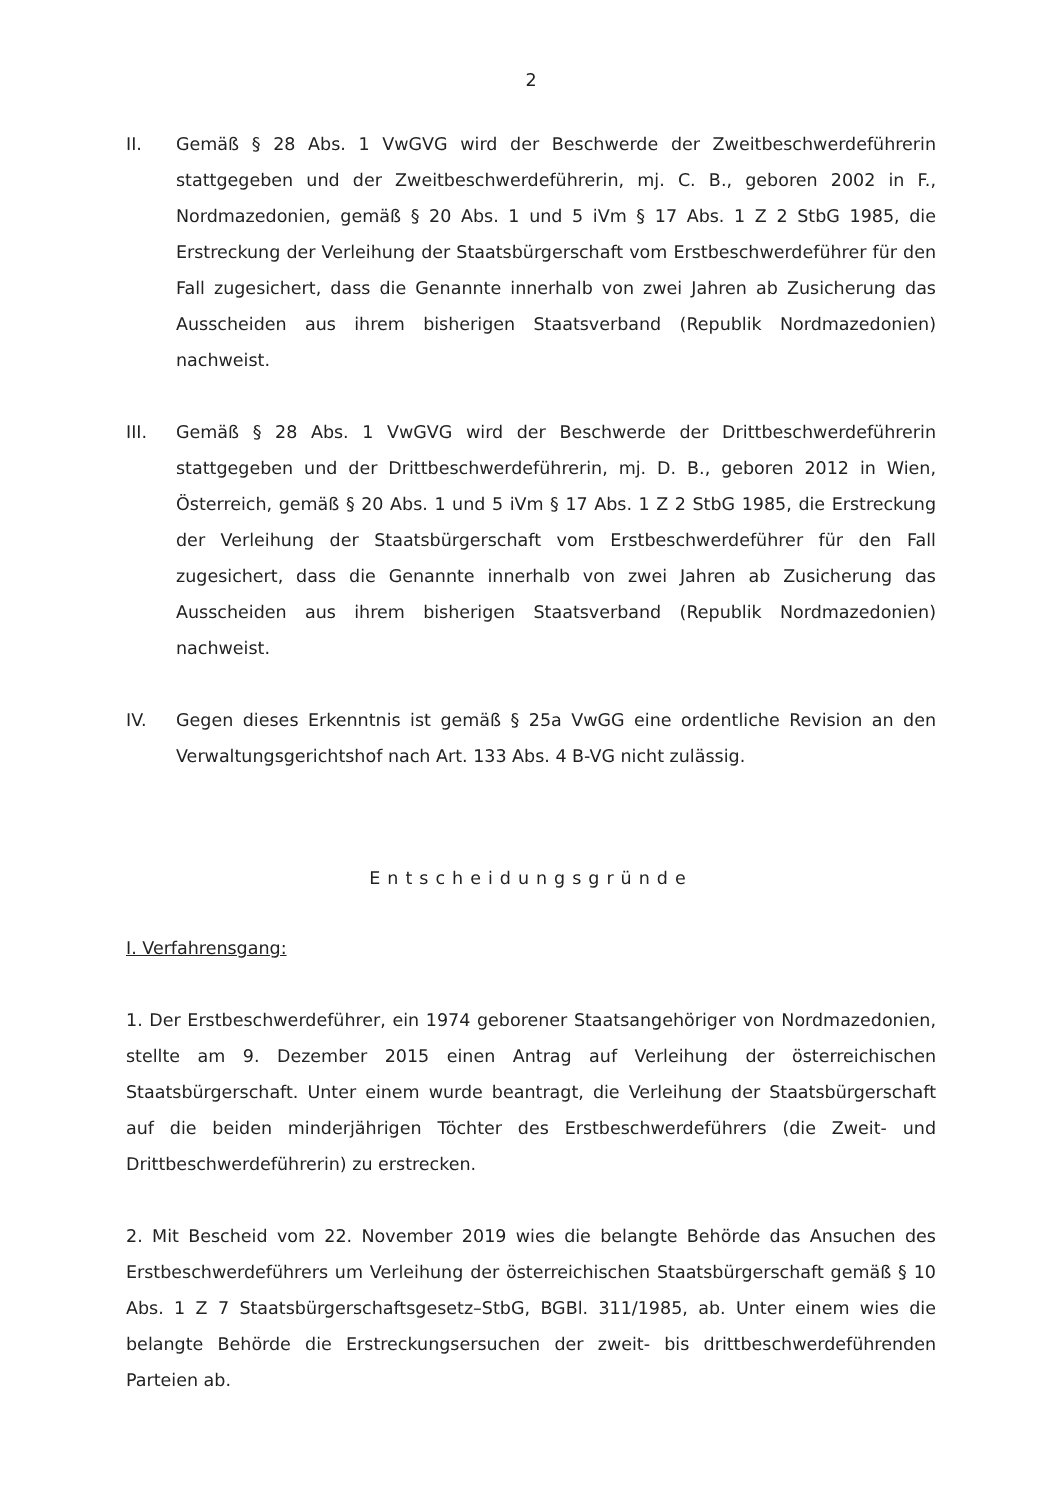2
II. Gemäß § 28 Abs. 1 VwGVG wird der Beschwerde der Zweitbeschwerdeführerin stattgegeben und der Zweitbeschwerdeführerin, mj. C. B., geboren 2002 in F., Nordmazedonien, gemäß § 20 Abs. 1 und 5 iVm § 17 Abs. 1 Z 2 StbG 1985, die Erstreckung der Verleihung der Staatsbürgerschaft vom Erstbeschwerdeführer für den Fall zugesichert, dass die Genannte innerhalb von zwei Jahren ab Zusicherung das Ausscheiden aus ihrem bisherigen Staatsverband (Republik Nordmazedonien) nachweist.
III. Gemäß § 28 Abs. 1 VwGVG wird der Beschwerde der Drittbeschwerdeführerin stattgegeben und der Drittbeschwerdeführerin, mj. D. B., geboren 2012 in Wien, Österreich, gemäß § 20 Abs. 1 und 5 iVm § 17 Abs. 1 Z 2 StbG 1985, die Erstreckung der Verleihung der Staatsbürgerschaft vom Erstbeschwerdeführer für den Fall zugesichert, dass die Genannte innerhalb von zwei Jahren ab Zusicherung das Ausscheiden aus ihrem bisherigen Staatsverband (Republik Nordmazedonien) nachweist.
IV. Gegen dieses Erkenntnis ist gemäß § 25a VwGG eine ordentliche Revision an den Verwaltungsgerichtshof nach Art. 133 Abs. 4 B-VG nicht zulässig.
Entscheidungsgründe
I. Verfahrensgang:
1. Der Erstbeschwerdeführer, ein 1974 geborener Staatsangehöriger von Nordmazedonien, stellte am 9. Dezember 2015 einen Antrag auf Verleihung der österreichischen Staatsbürgerschaft. Unter einem wurde beantragt, die Verleihung der Staatsbürgerschaft auf die beiden minderjährigen Töchter des Erstbeschwerdeführers (die Zweit- und Drittbeschwerdeführerin) zu erstrecken.
2. Mit Bescheid vom 22. November 2019 wies die belangte Behörde das Ansuchen des Erstbeschwerdeführers um Verleihung der österreichischen Staatsbürgerschaft gemäß § 10 Abs. 1 Z 7 Staatsbürgerschaftsgesetz–StbG, BGBl. 311/1985, ab. Unter einem wies die belangte Behörde die Erstreckungsersuchen der zweit- bis drittbeschwerdeführenden Parteien ab.